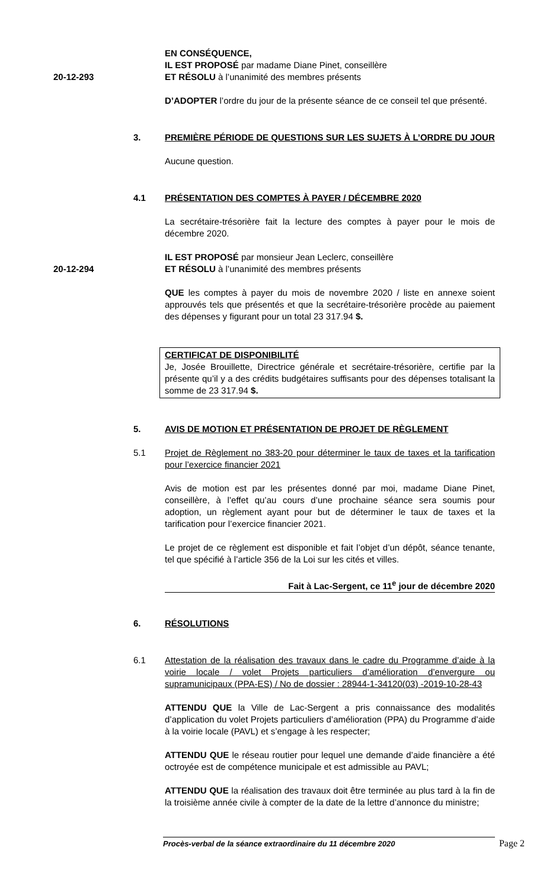EN CONSÉQUENCE,
IL EST PROPOSÉ par madame Diane Pinet, conseillère
20-12-293 ET RÉSOLU à l’unanimité des membres présents
D’ADOPTER l’ordre du jour de la présente séance de ce conseil tel que présenté.
3. PREMIÈRE PÉRIODE DE QUESTIONS SUR LES SUJETS À L’ORDRE DU JOUR
Aucune question.
4.1 PRÉSENTATION DES COMPTES À PAYER / DÉCEMBRE 2020
La secrétaire-trésorière fait la lecture des comptes à payer pour le mois de décembre 2020.
IL EST PROPOSÉ par monsieur Jean Leclerc, conseillère
20-12-294 ET RÉSOLU à l’unanimité des membres présents
QUE les comptes à payer du mois de novembre 2020 / liste en annexe soient approuvés tels que présentés et que la secrétaire-trésorière procède au paiement des dépenses y figurant pour un total 23 317.94 $.
CERTIFICAT DE DISPONIBILITÉ
Je, Josée Brouillette, Directrice générale et secrétaire-trésorière, certifie par la présente qu’il y a des crédits budgétaires suffisants pour des dépenses totalisant la somme de 23 317.94 $.
5. AVIS DE MOTION ET PRÉSENTATION DE PROJET DE RÈGLEMENT
5.1 Projet de Règlement no 383-20 pour déterminer le taux de taxes et la tarification pour l’exercice financier 2021
Avis de motion est par les présentes donné par moi, madame Diane Pinet, conseillère, à l’effet qu’au cours d’une prochaine séance sera soumis pour adoption, un règlement ayant pour but de déterminer le taux de taxes et la tarification pour l’exercice financier 2021.
Le projet de ce règlement est disponible et fait l’objet d’un dépôt, séance tenante, tel que spécifié à l’article 356 de la Loi sur les cités et villes.
Fait à Lac-Sergent, ce 11<sup>e</sup> jour de décembre 2020
6. RÉSOLUTIONS
6.1 Attestation de la réalisation des travaux dans le cadre du Programme d’aide à la voirie locale / volet Projets particuliers d’amélioration d’envergure ou supramunicipaux (PPA-ES) / No de dossier : 28944-1-34120(03) -2019-10-28-43
ATTENDU QUE la Ville de Lac-Sergent a pris connaissance des modalités d’application du volet Projets particuliers d’amélioration (PPA) du Programme d’aide à la voirie locale (PAVL) et s’engage à les respecter;
ATTENDU QUE le réseau routier pour lequel une demande d’aide financière a été octroyée est de compétence municipale et est admissible au PAVL;
ATTENDU QUE la réalisation des travaux doit être terminée au plus tard à la fin de la troisième année civile à compter de la date de la lettre d’annonce du ministre;
Procès-verbal de la séance extraordinaire du 11 décembre 2020 Page 2